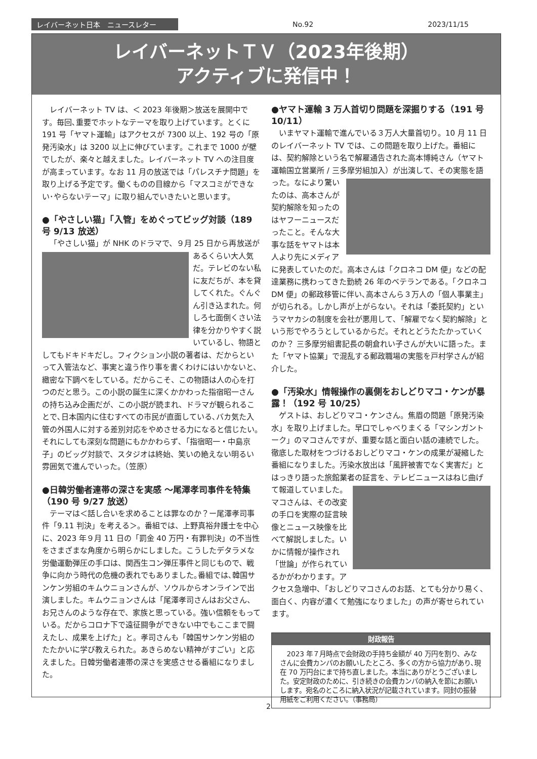レイバーネット日本　ニュースレター No.92 2023/11/15
レイバーネットＴＶ（2023年後期）
アクティブに発信中！
レイバーネット TV は、＜ 2023 年後期＞放送を展開中です。毎回､重要でホットなテーマを取り上げています。とくに 191 号「ヤマト運輸」はアクセスが 7300 以上、192 号の「原発汚染水」は 3200 以上に伸びています。これまで 1000 が壁でしたが、楽々と越えました。レイバーネット TV への注目度が高まっています。なお 11 月の放送では「パレスチナ問題」を取り上げる予定です。働くものの目線から「マスコミができない･やらないテーマ」に取り組んでいきたいと思います。
●「やさしい猫」「入管」をめぐってビッグ対談（189 号 9/13 放送）
「やさしい猫」が NHK のドラマで、９月 25 日から再 放送があるくらい大人気だ。テレビのない私に友だちが、本を貸してくれた。ぐんぐん引き込まれた。何しろ七面倒くさい法律を分かりやすく説いているし、物語としてもドキドキだし。フィクション小説の著者は、だからといって入管法など、事実と違う作り事を書くわけにはいかないと、緻密な下調べをしている。だからこそ、この物語は人の心を打つのだと思う。この小説の誕生に深くかかわった指宿昭一さんの持ち込み企画だが、この小説が読まれ、ドラマが観られることで､日本国内に住むすべての市民が直面している､バカ気た入管の外国人に対する差別対応をやめさせる力になると信じたい｡それにしても深刻な問題にもかかわらず､「指宿昭一・中島京子」のビッグ対談で、スタジオは終始、笑いの絶えない明るい雰囲気で進んでいった。（笠原）
●日韓労働者連帯の深さを実感 ～尾澤孝司事件を特集（190 号 9/27 放送）
テーマは＜話し合いを求めることは罪なのか？ー尾澤孝司事件「9.11 判決」を考える＞。番組では、上野真裕弁護士を中心に、2023 年９月 11 日の「罰金 40 万円・有罪判決」の不当性をさまざまな角度から明らかにしました。こうしたデタラメな労働運動弾圧の手口は、関西生コン弾圧事件と同じもので、戦争に向かう時代の危機の表れでもありました｡番組では､韓国サンケン労組のキムウニョンさんが、ソウルからオンラインで出演しました。キムウニョンさんは「尾澤孝司さんはお父さん、お兄さんのような存在で、家族と思っている。強い信頼をもっている。だからコロナ下で遠征闘争ができない中でもここまで闘えたし、成果を上げた」と。孝司さんも「韓国サンケン労組のたたかいに学び教えられた。あきらめない精神がすごい」と応えました。日韓労働者連帯の深さを実感させる番組になりました。
●ヤマト運輸 3 万人首切り問題を深掘りする（191 号 10/11）
いまヤマト運輸で進んでいる３万人大量首切り。10 月 11 日のレイバーネット TV では、この問題を取り上げた。番組には、契約解除という名で解雇通告された高本博純さん（ヤマト運輸国立営業所 / 三多摩労組加入）が出演して、 その実態を語った。なにより驚いたのは、高本さんが契約解除を知ったのはヤフーニュースだったこと。そんな大事な話をヤマトは本人より先にメディアに発表していたのだ。高本さんは「クロネコ DM 便」などの配達業務に携わってきた勤続 26 年のベテランである。「クロネコ DM 便」の郵政移管に伴い､高本さんら３万人の「個人事業主」が切られる。しかし声が上がらない。それは「委託契約」というマヤカシの制度を会社が悪用して､「解雇でなく契約解除」という形でやろうとしているからだ。それとどうたたかっていくのか？ 三多摩労組書記長の朝倉れい子さんが大いに語った。また「ヤマト協業」で混乱する郵政職場の実態を戸村学さんが紹介した。
●「汚染水」情報操作の裏側をおしどりマコ・ケンが暴露！（192 号 10/25）
ゲストは、おしどりマコ・ケンさん。焦眉の問題「原発汚染水」を取り上げました。早口でしゃべりまくる「マシンガントーク」のマコさんですが、重要な話と面白い話の連続でした。徹底した取材をつづけるおしどりマコ・ケンの成果が凝縮した番組になりました。汚染水放出は「風評被害でなく実害だ」とはっきり語った旅館業者の証言 を、テレビニュースはねじ曲げて報道していました。マコさんは、その改変の手口を実際の証言映像とニュース映像を比べて解説しました。いかに情報が操作され「世論」が作られているかがわかります。アクセス急増中､「おしどりマコさんのお話、とても分かり易く、面白く、内容が濃くて勉強になりました」の声が寄せられています。
財政報告
2023 年７月時点で会財政の手持ち金額が 40 万円を割り、みなさんに会費カンパのお願いしたところ、多くの方から協力があり､現在 70 万円台にまで持ち直しました。本当にありがとうございました。安定財政のために、引き続きの会費カンパの納入を節にお願いします。宛名のところに納入状況が記載されています。同封の振替用紙をご利用ください。（事務局）
2